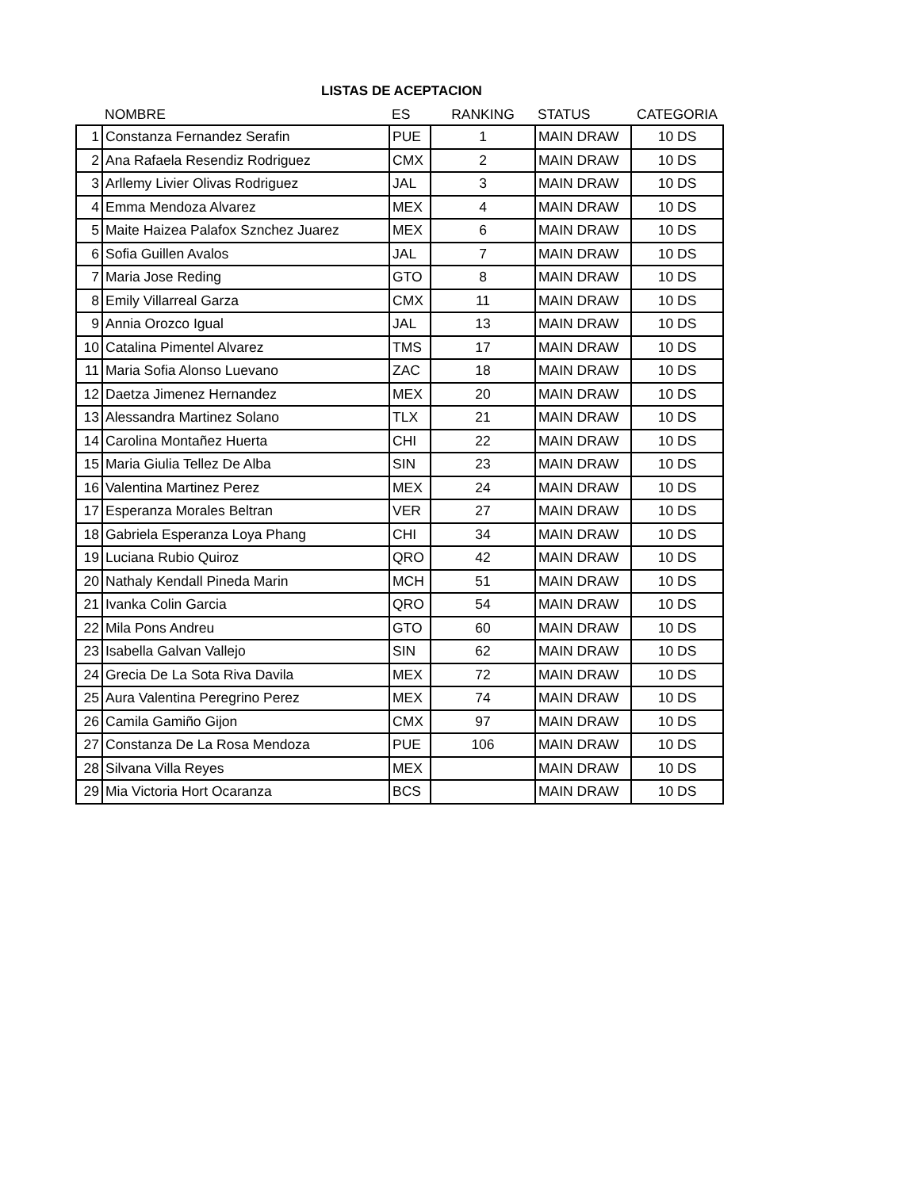LISTAS DE ACEPTACION
| | NOMBRE | ES | RANKING | STATUS | CATEGORIA |
| --- | --- | --- | --- | --- | --- |
| 1 | Constanza Fernandez Serafin | PUE | 1 | MAIN DRAW | 10 DS |
| 2 | Ana Rafaela Resendiz Rodriguez | CMX | 2 | MAIN DRAW | 10 DS |
| 3 | Arllemy Livier Olivas Rodriguez | JAL | 3 | MAIN DRAW | 10 DS |
| 4 | Emma Mendoza Alvarez | MEX | 4 | MAIN DRAW | 10 DS |
| 5 | Maite Haizea Palafox Sznchez Juarez | MEX | 6 | MAIN DRAW | 10 DS |
| 6 | Sofia Guillen Avalos | JAL | 7 | MAIN DRAW | 10 DS |
| 7 | Maria Jose Reding | GTO | 8 | MAIN DRAW | 10 DS |
| 8 | Emily Villarreal Garza | CMX | 11 | MAIN DRAW | 10 DS |
| 9 | Annia Orozco Igual | JAL | 13 | MAIN DRAW | 10 DS |
| 10 | Catalina Pimentel Alvarez | TMS | 17 | MAIN DRAW | 10 DS |
| 11 | Maria Sofia Alonso Luevano | ZAC | 18 | MAIN DRAW | 10 DS |
| 12 | Daetza Jimenez Hernandez | MEX | 20 | MAIN DRAW | 10 DS |
| 13 | Alessandra Martinez Solano | TLX | 21 | MAIN DRAW | 10 DS |
| 14 | Carolina Montañez Huerta | CHI | 22 | MAIN DRAW | 10 DS |
| 15 | Maria Giulia Tellez De Alba | SIN | 23 | MAIN DRAW | 10 DS |
| 16 | Valentina Martinez Perez | MEX | 24 | MAIN DRAW | 10 DS |
| 17 | Esperanza Morales Beltran | VER | 27 | MAIN DRAW | 10 DS |
| 18 | Gabriela Esperanza Loya Phang | CHI | 34 | MAIN DRAW | 10 DS |
| 19 | Luciana Rubio Quiroz | QRO | 42 | MAIN DRAW | 10 DS |
| 20 | Nathaly Kendall Pineda Marin | MCH | 51 | MAIN DRAW | 10 DS |
| 21 | Ivanka Colin Garcia | QRO | 54 | MAIN DRAW | 10 DS |
| 22 | Mila Pons Andreu | GTO | 60 | MAIN DRAW | 10 DS |
| 23 | Isabella Galvan Vallejo | SIN | 62 | MAIN DRAW | 10 DS |
| 24 | Grecia De La Sota Riva Davila | MEX | 72 | MAIN DRAW | 10 DS |
| 25 | Aura Valentina Peregrino Perez | MEX | 74 | MAIN DRAW | 10 DS |
| 26 | Camila Gamiño Gijon | CMX | 97 | MAIN DRAW | 10 DS |
| 27 | Constanza De La Rosa Mendoza | PUE | 106 | MAIN DRAW | 10 DS |
| 28 | Silvana Villa Reyes | MEX | | MAIN DRAW | 10 DS |
| 29 | Mia Victoria Hort Ocaranza | BCS | | MAIN DRAW | 10 DS |